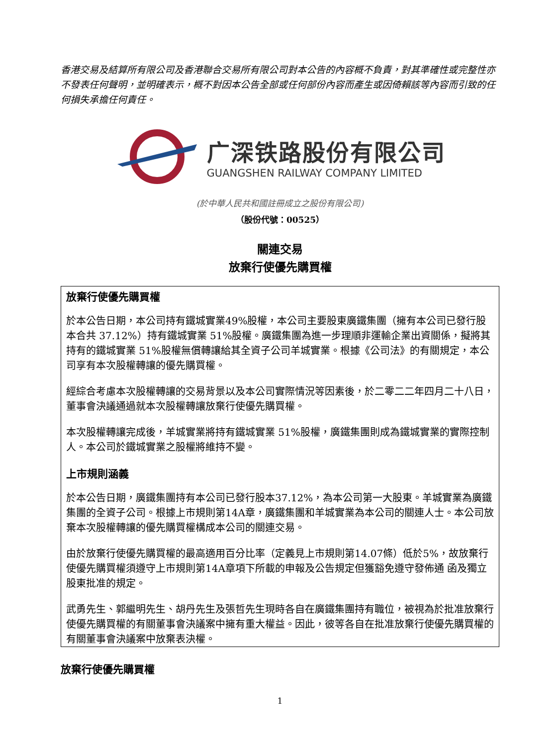香港交易及結算所有限公司及香港聯合交易所有限公司對本公告的內容概不負責，對其準確性或完整性亦不發表任何聲明，並明確表示，概不對因本公告全部或任何部份內容而產生或因倚賴該等內容而引致的任何損失承擔任何責任。
广深铁路股份有限公司
GUANGSHEN RAILWAY COMPANY LIMITED
(於中華人民共和國註冊成立之股份有限公司)
（股份代號：00525）
關連交易
放棄行使優先購買權
放棄行使優先購買權
於本公告日期，本公司持有鐵城實業49%股權，本公司主要股東廣鐵集團（擁有本公司已發行股本合共 37.12%）持有鐵城實業 51%股權。廣鐵集團為進一步理順非運輸企業出資關係，擬將其持有的鐵城實業 51%股權無償轉讓給其全資子公司羊城實業。根據《公司法》的有關規定，本公司享有本次股權轉讓的優先購買權。
經綜合考慮本次股權轉讓的交易背景以及本公司實際情況等因素後，於二零二二年四月二十八日，董事會決議通過就本次股權轉讓放棄行使優先購買權。
本次股權轉讓完成後，羊城實業將持有鐵城實業 51%股權，廣鐵集團則成為鐵城實業的實際控制人。本公司於鐵城實業之股權將維持不變。
上市規則涵義
於本公告日期，廣鐵集團持有本公司已發行股本37.12%，為本公司第一大股東。羊城實業為廣鐵集團的全資子公司。根據上市規則第14A章，廣鐵集團和羊城實業為本公司的關連人士。本公司放棄本次股權轉讓的優先購買權構成本公司的關連交易。
由於放棄行使優先購買權的最高適用百分比率（定義見上市規則第14.07條）低於5%，故放棄行使優先購買權須遵守上市規則第14A章項下所載的申報及公告規定但獲豁免遵守發佈通 函及獨立股東批准的規定。
武勇先生、郭繼明先生、胡丹先生及張哲先生現時各自在廣鐵集團持有職位，被視為於批准放棄行使優先購買權的有關董事會決議案中擁有重大權益。因此，彼等各自在批准放棄行使優先購買權的有關董事會決議案中放棄表決權。
放棄行使優先購買權
1